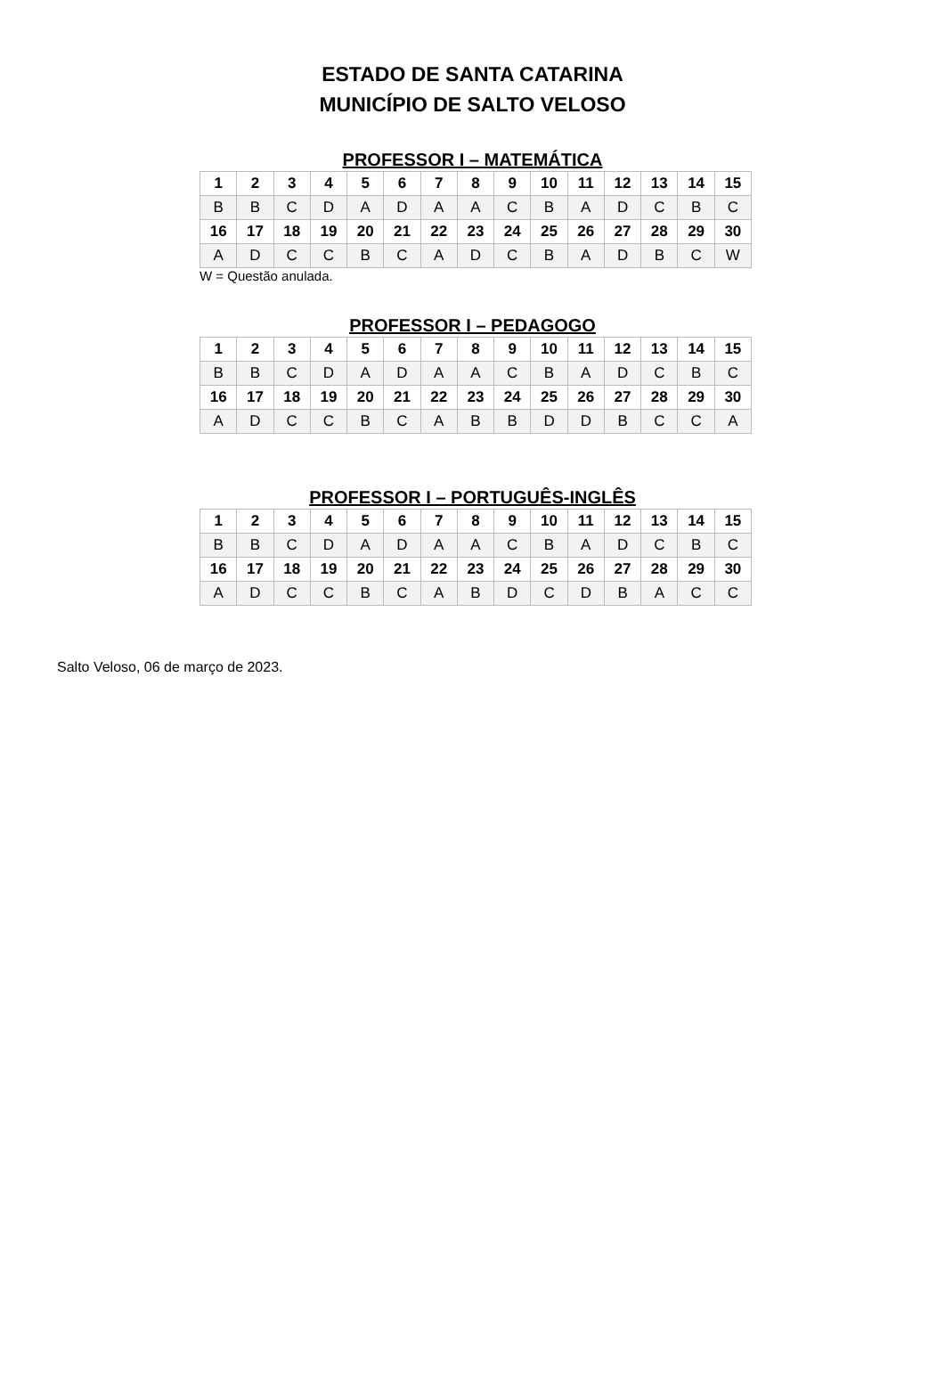ESTADO DE SANTA CATARINA
MUNICÍPIO DE SALTO VELOSO
PROFESSOR I – MATEMÁTICA
| 1 | 2 | 3 | 4 | 5 | 6 | 7 | 8 | 9 | 10 | 11 | 12 | 13 | 14 | 15 |
| B | B | C | D | A | D | A | A | C | B | A | D | C | B | C |
| 16 | 17 | 18 | 19 | 20 | 21 | 22 | 23 | 24 | 25 | 26 | 27 | 28 | 29 | 30 |
| A | D | C | C | B | C | A | D | C | B | A | D | B | C | W |
W = Questão anulada.
PROFESSOR I – PEDAGOGO
| 1 | 2 | 3 | 4 | 5 | 6 | 7 | 8 | 9 | 10 | 11 | 12 | 13 | 14 | 15 |
| B | B | C | D | A | D | A | A | C | B | A | D | C | B | C |
| 16 | 17 | 18 | 19 | 20 | 21 | 22 | 23 | 24 | 25 | 26 | 27 | 28 | 29 | 30 |
| A | D | C | C | B | C | A | B | B | D | D | B | C | C | A |
PROFESSOR I – PORTUGUÊS-INGLÊS
| 1 | 2 | 3 | 4 | 5 | 6 | 7 | 8 | 9 | 10 | 11 | 12 | 13 | 14 | 15 |
| B | B | C | D | A | D | A | A | C | B | A | D | C | B | C |
| 16 | 17 | 18 | 19 | 20 | 21 | 22 | 23 | 24 | 25 | 26 | 27 | 28 | 29 | 30 |
| A | D | C | C | B | C | A | B | D | C | D | B | A | C | C |
Salto Veloso, 06 de março de 2023.